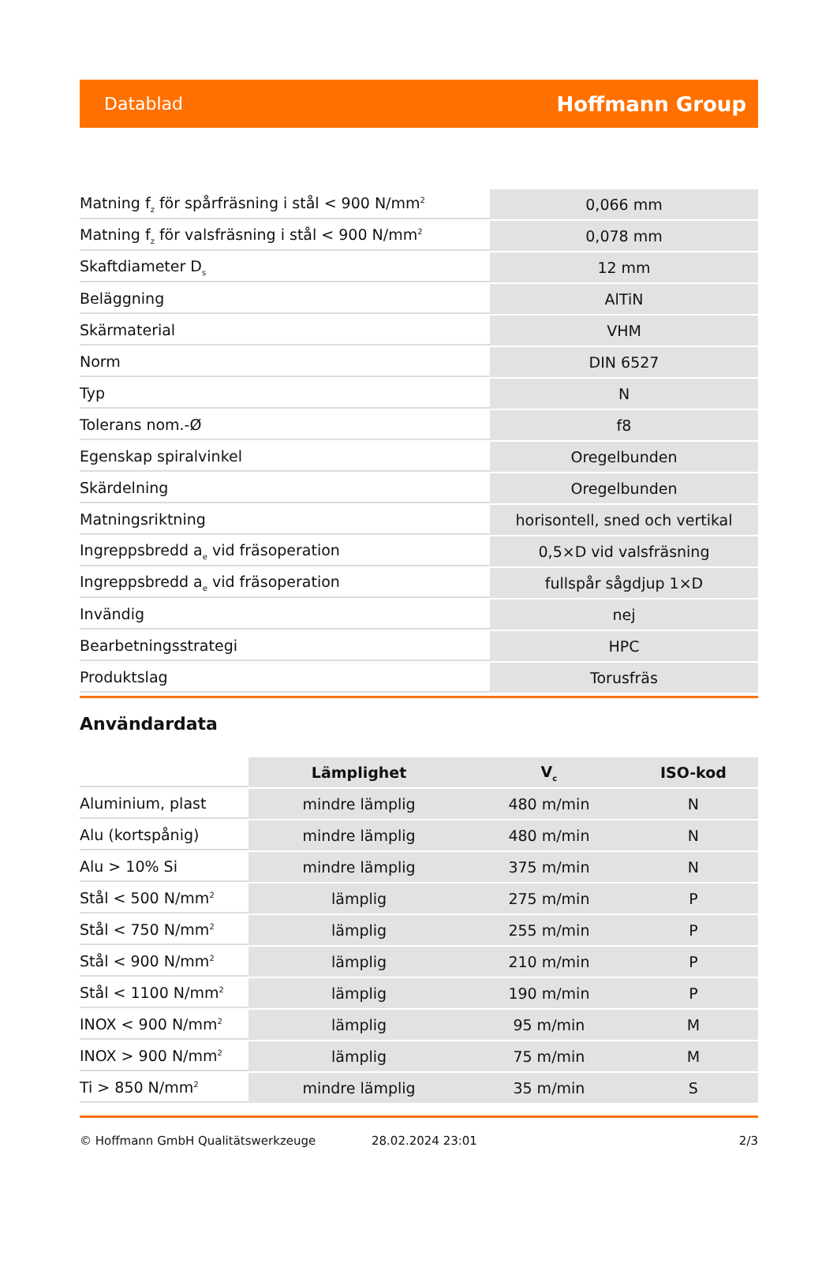Datablad Hoffmann Group
| Matning f<sub>z</sub> för spårfräsning i stål < 900 N/mm<sup>2</sup> | 0,066 mm |
| Matning f<sub>z</sub> för valsfräsning i stål < 900 N/mm<sup>2</sup> | 0,078 mm |
| Skaftdiameter D<sub>s</sub> | 12 mm |
| Beläggning | AlTiN |
| Skärmaterial | VHM |
| Norm | DIN 6527 |
| Typ | N |
| Tolerans nom.-Ø | f8 |
| Egenskap spiralvinkel | Oregelbunden |
| Skärdelning | Oregelbunden |
| Matningsriktning | horisontell, sned och vertikal |
| Ingreppsbredd a<sub>e</sub> vid fräsoperation | 0,5×D vid valsfräsning |
| Ingreppsbredd a<sub>e</sub> vid fräsoperation | fullspår sågdjup 1×D |
| Invändig | nej |
| Bearbetningsstrategi | HPC |
| Produktslag | Torusfräs |
Användardata
| | Lämplighet | V<sub>c</sub> | ISO-kod |
| Aluminium, plast | mindre lämplig | 480 m/min | N |
| Alu (kortspånig) | mindre lämplig | 480 m/min | N |
| Alu > 10% Si | mindre lämplig | 375 m/min | N |
| Stål < 500 N/mm<sup>2</sup> | lämplig | 275 m/min | P |
| Stål < 750 N/mm<sup>2</sup> | lämplig | 255 m/min | P |
| Stål < 900 N/mm<sup>2</sup> | lämplig | 210 m/min | P |
| Stål < 1100 N/mm<sup>2</sup> | lämplig | 190 m/min | P |
| INOX < 900 N/mm<sup>2</sup> | lämplig | 95 m/min | M |
| INOX > 900 N/mm<sup>2</sup> | lämplig | 75 m/min | M |
| Ti > 850 N/mm<sup>2</sup> | mindre lämplig | 35 m/min | S |
© Hoffmann GmbH Qualitätswerkzeuge 28.02.2024 23:01 2/3